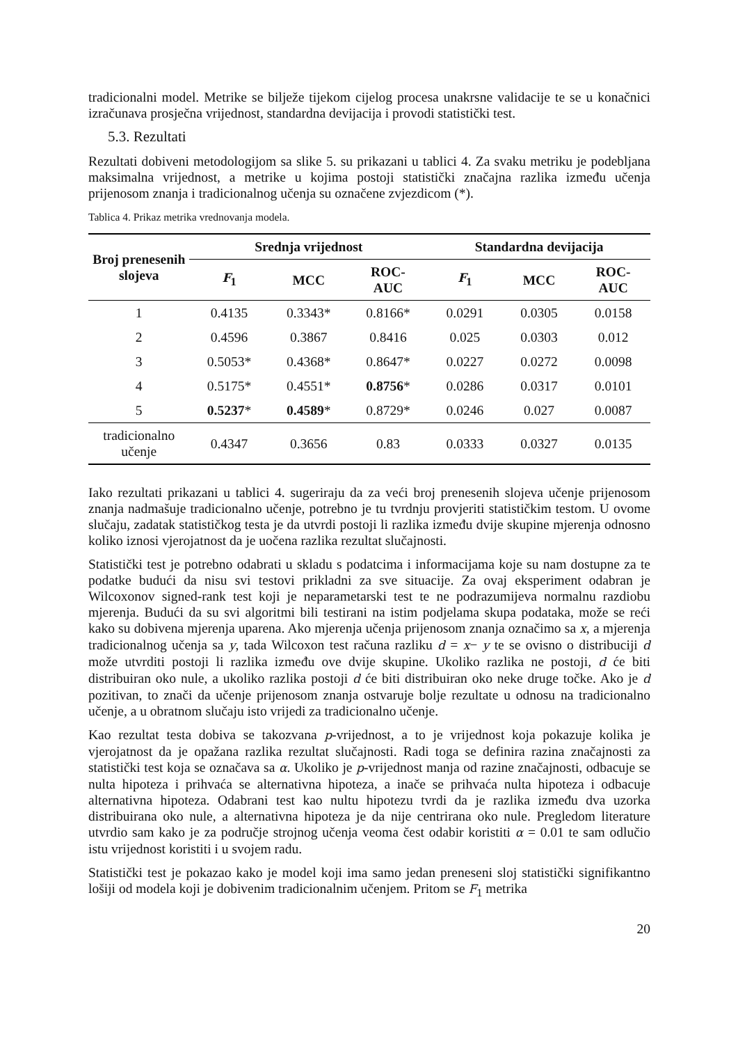tradicionalni model. Metrike se bilježe tijekom cijelog procesa unakrsne validacije te se u konačnici izračunava prosječna vrijednost, standardna devijacija i provodi statistički test.
5.3. Rezultati
Rezultati dobiveni metodologijom sa slike 5. su prikazani u tablici 4. Za svaku metriku je podebljana maksimalna vrijednost, a metrike u kojima postoji statistički značajna razlika između učenja prijenosom znanja i tradicionalnog učenja su označene zvjezdicom (*).
Tablica 4. Prikaz metrika vrednovanja modela.
| Broj prenesenih slojeva | Srednja vrijednost | | | Standardna devijacija | | |
| --- | --- | --- | --- | --- | --- | --- |
| | F<sub>1</sub> | MCC | ROC- AUC | F<sub>1</sub> | MCC | ROC- AUC |
| 1 | 0.4135 | 0.3343* | 0.8166* | 0.0291 | 0.0305 | 0.0158 |
| 2 | 0.4596 | 0.3867 | 0.8416 | 0.025 | 0.0303 | 0.012 |
| 3 | 0.5053* | 0.4368* | 0.8647* | 0.0227 | 0.0272 | 0.0098 |
| 4 | 0.5175* | 0.4551* | 0.8756 * | 0.0286 | 0.0317 | 0.0101 |
| 5 | 0.5237 * | 0.4589 * | 0.8729* | 0.0246 | 0.027 | 0.0087 |
| tradicionalno učenje | 0.4347 | 0.3656 | 0.83 | 0.0333 | 0.0327 | 0.0135 |
Iako rezultati prikazani u tablici 4. sugeriraju da za veći broj prenesenih slojeva učenje prijenosom znanja nadmašuje tradicionalno učenje, potrebno je tu tvrdnju provjeriti statističkim testom. U ovome slučaju, zadatak statističkog testa je da utvrdi postoji li razlika između dvije skupine mjerenja odnosno koliko iznosi vjerojatnost da je uočena razlika rezultat slučajnosti.
Statistički test je potrebno odabrati u skladu s podatcima i informacijama koje su nam dostupne za te podatke budući da nisu svi testovi prikladni za sve situacije. Za ovaj eksperiment odabran je Wilcoxonov signed-rank test koji je neparametarski test te ne podrazumijeva normalnu razdiobu mjerenja. Budući da su svi algoritmi bili testirani na istim podjelama skupa podataka, može se reći kako su dobivena mjerenja uparena. Ako mjerenja učenja prijenosom znanja označimo sa x, a mjerenja tradicionalnog učenja sa y, tada Wilcoxon test računa razliku d = x− y te se ovisno o distribuciji d može utvrditi postoji li razlika između ove dvije skupine. Ukoliko razlika ne postoji, d će biti distribuiran oko nule, a ukoliko razlika postoji d će biti distribuiran oko neke druge točke. Ako je d pozitivan, to znači da učenje prijenosom znanja ostvaruje bolje rezultate u odnosu na tradicionalno učenje, a u obratnom slučaju isto vrijedi za tradicionalno učenje.
Kao rezultat testa dobiva se takozvana p-vrijednost, a to je vrijednost koja pokazuje kolika je vjerojatnost da je opažana razlika rezultat slučajnosti. Radi toga se definira razina značajnosti za statistički test koja se označava sa α. Ukoliko je p-vrijednost manja od razine značajnosti, odbacuje se nulta hipoteza i prihvaća se alternativna hipoteza, a inače se prihvaća nulta hipoteza i odbacuje alternativna hipoteza. Odabrani test kao nultu hipotezu tvrdi da je razlika između dva uzorka distribuirana oko nule, a alternativna hipoteza je da nije centrirana oko nule. Pregledom literature utvrdio sam kako je za područje strojnog učenja veoma čest odabir koristiti α = 0.01 te sam odlučio istu vrijednost koristiti i u svojem radu.
Statistički test je pokazao kako je model koji ima samo jedan preneseni sloj statistički signifikantno lošiji od modela koji je dobivenim tradicionalnim učenjem. Pritom se F<sub>1</sub> metrika
20